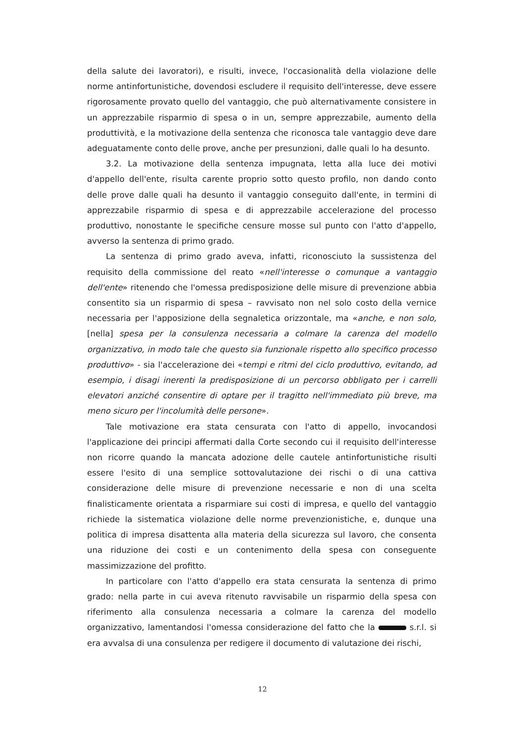della salute dei lavoratori), e risulti, invece, l'occasionalità della violazione delle norme antinfortunistiche, dovendosi escludere il requisito dell'interesse, deve essere rigorosamente provato quello del vantaggio, che può alternativamente consistere in un apprezzabile risparmio di spesa o in un, sempre apprezzabile, aumento della produttività, e la motivazione della sentenza che riconosca tale vantaggio deve dare adeguatamente conto delle prove, anche per presunzioni, dalle quali lo ha desunto.
3.2. La motivazione della sentenza impugnata, letta alla luce dei motivi d'appello dell'ente, risulta carente proprio sotto questo profilo, non dando conto delle prove dalle quali ha desunto il vantaggio conseguito dall'ente, in termini di apprezzabile risparmio di spesa e di apprezzabile accelerazione del processo produttivo, nonostante le specifiche censure mosse sul punto con l'atto d'appello, avverso la sentenza di primo grado.
La sentenza di primo grado aveva, infatti, riconosciuto la sussistenza del requisito della commissione del reato «nell'interesse o comunque a vantaggio dell'ente» ritenendo che l'omessa predisposizione delle misure di prevenzione abbia consentito sia un risparmio di spesa – ravvisato non nel solo costo della vernice necessaria per l'apposizione della segnaletica orizzontale, ma «anche, e non solo, [nella] spesa per la consulenza necessaria a colmare la carenza del modello organizzativo, in modo tale che questo sia funzionale rispetto allo specifico processo produttivo» - sia l'accelerazione dei «tempi e ritmi del ciclo produttivo, evitando, ad esempio, i disagi inerenti la predisposizione di un percorso obbligato per i carrelli elevatori anziché consentire di optare per il tragitto nell'immediato più breve, ma meno sicuro per l'incolumità delle persone».
Tale motivazione era stata censurata con l'atto di appello, invocandosi l'applicazione dei principi affermati dalla Corte secondo cui il requisito dell'interesse non ricorre quando la mancata adozione delle cautele antinfortunistiche risulti essere l'esito di una semplice sottovalutazione dei rischi o di una cattiva considerazione delle misure di prevenzione necessarie e non di una scelta finalisticamente orientata a risparmiare sui costi di impresa, e quello del vantaggio richiede la sistematica violazione delle norme prevenzionistiche, e, dunque una politica di impresa disattenta alla materia della sicurezza sul lavoro, che consenta una riduzione dei costi e un contenimento della spesa con conseguente massimizzazione del profitto.
In particolare con l'atto d'appello era stata censurata la sentenza di primo grado: nella parte in cui aveva ritenuto ravvisabile un risparmio della spesa con riferimento alla consulenza necessaria a colmare la carenza del modello organizzativo, lamentandosi l'omessa considerazione del fatto che la s.r.l. si era avvalsa di una consulenza per redigere il documento di valutazione dei rischi,
12